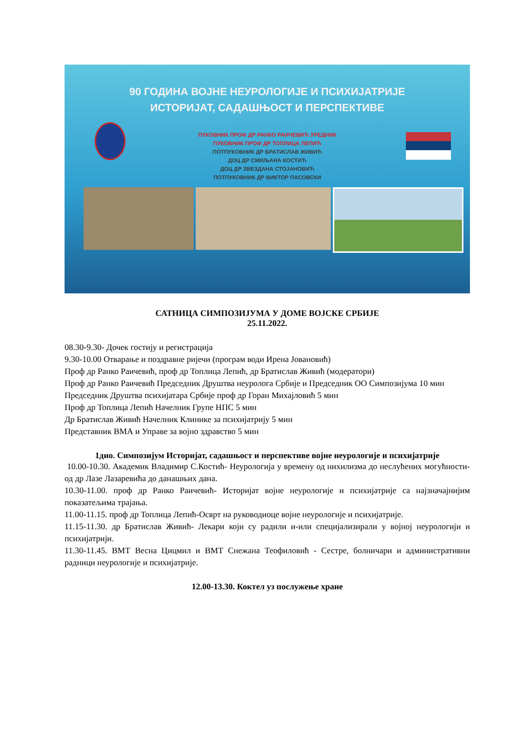90 ГОДИНА ВОЈНЕ НЕУРОЛОГИЈЕ И ПСИХИЈАТРИЈЕ
ИСТОРИЈАТ, САДАШЊОСТ И ПЕРСПЕКТИВЕ
ПУКОВНИК ПРОФ ДР РАНКО РАИЧЕВИЋ УРЕДНИК
ПУКОВНИК ПРОФ ДР ТОПЛИЦА ЛЕПИЋ
ПОТПУКОВНИК ДР БРАТИСЛАВ ЖИВИЋ
ДОЦ ДР СМИЉАНА КОСТИЋ
ДОЦ ДР ЗВЕЗДАНА СТОЈАНОВИЋ
ПОТПУКОВНИК ДР ВИКТОР ПАСОВСКИ
САТНИЦА СИМПОЗИЈУМА У ДОМЕ ВОЈСКЕ СРБИЈЕ
25.11.2022.
08.30-9.30- Дочек гостију и регистрација
9.30-10.00 Отварање и поздравне ријечи (програм води Ирена Јовановић)
Проф др Ранко Раичевић, проф др Топлица Лепић, др Братислав Живић (модератори)
Проф др Ранко Раичевић Председник Друштва неуролога Србије и Председник ОО Симпозијума 10 мин
Председник Друштва психијатара Србије проф др Горан Михајловић 5 мин
Проф др Топлица Лепић Начелник Групе НПС 5 мин
Др Братислав Живић Начелник Клинике за психијатрију 5 мин
Представник ВМА и Управе за војно здравство 5 мин
1дио. Симпозијум Историјат, садашњост и перспективе војне неурологије и психијатрије
10.00-10.30. Академик Владимир С.Костић- Неурологија у времену од нихилизма до неслућених могућности- од др Лазе Лазаревића до данашњих дана.
10.30-11.00. проф др Ранко Раичевић- Историјат војне неурологије и психијатрије са најзначајнијим показатељима трајања.
11.00-11.15. проф др Топлица Лепић-Осврт на руководиоце војне неурологије и психијатрије.
11.15-11.30. др Братислав Живић- Лекари који су радили и-или специјализирали у војној неурологији и психијатрији.
11.30-11.45. ВМТ Весна Цицмил и ВМТ Снежана Теофиловић - Сестре, болничари и административни радници неурологије и психијатрије.
12.00-13.30. Коктел уз послужење хране